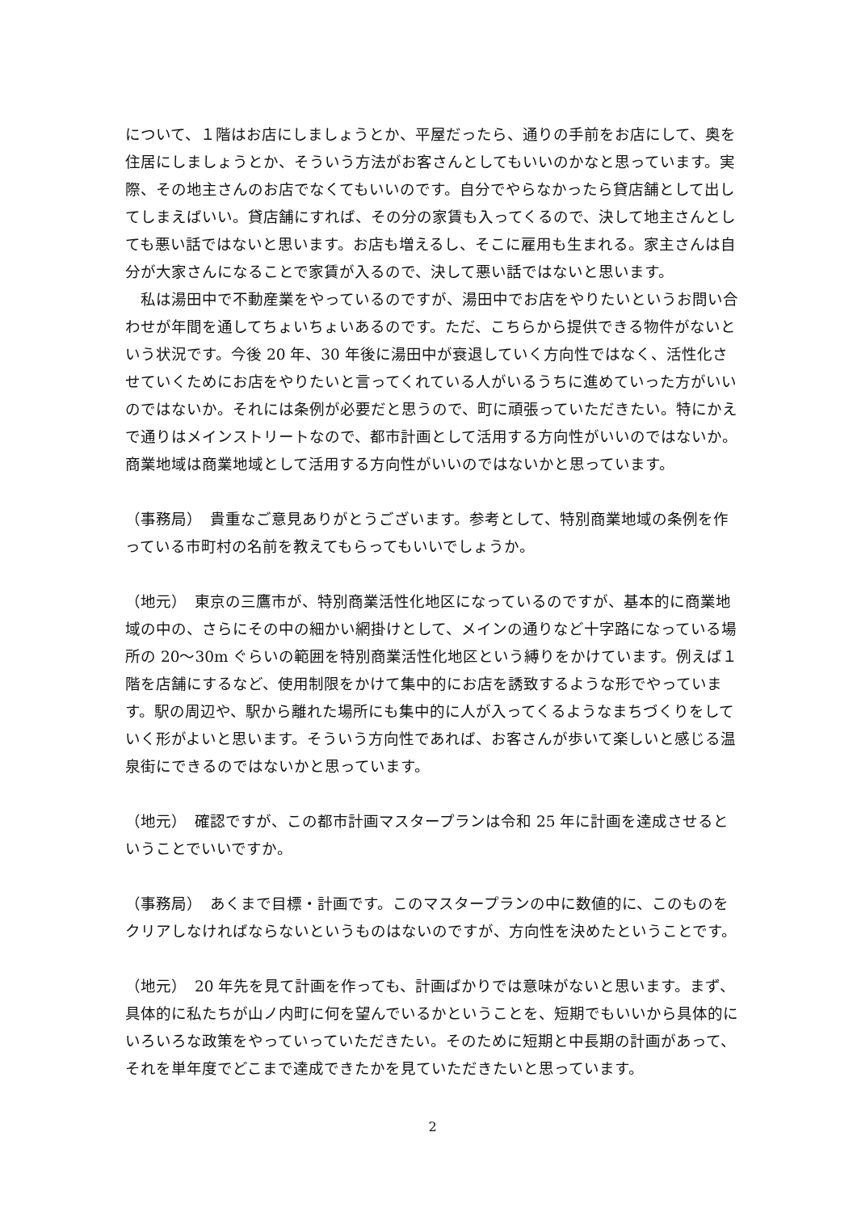について、１階はお店にしましょうとか、平屋だったら、通りの手前をお店にして、奥を住居にしましょうとか、そういう方法がお客さんとしてもいいのかなと思っています。実際、その地主さんのお店でなくてもいいのです。自分でやらなかったら貸店舗として出してしまえばいい。貸店舗にすれば、その分の家賃も入ってくるので、決して地主さんとしても悪い話ではないと思います。お店も増えるし、そこに雇用も生まれる。家主さんは自分が大家さんになることで家賃が入るので、決して悪い話ではないと思います。
　私は湯田中で不動産業をやっているのですが、湯田中でお店をやりたいというお問い合わせが年間を通してちょいちょいあるのです。ただ、こちらから提供できる物件がないという状況です。今後 20 年、30 年後に湯田中が衰退していく方向性ではなく、活性化させていくためにお店をやりたいと言ってくれている人がいるうちに進めていった方がいいのではないか。それには条例が必要だと思うので、町に頑張っていただきたい。特にかえで通りはメインストリートなので、都市計画として活用する方向性がいいのではないか。商業地域は商業地域として活用する方向性がいいのではないかと思っています。
（事務局）　貴重なご意見ありがとうございます。参考として、特別商業地域の条例を作っている市町村の名前を教えてもらってもいいでしょうか。
（地元）　東京の三鷹市が、特別商業活性化地区になっているのですが、基本的に商業地域の中の、さらにその中の細かい網掛けとして、メインの通りなど十字路になっている場所の 20〜30m ぐらいの範囲を特別商業活性化地区という縛りをかけています。例えば１階を店舗にするなど、使用制限をかけて集中的にお店を誘致するような形でやっています。駅の周辺や、駅から離れた場所にも集中的に人が入ってくるようなまちづくりをしていく形がよいと思います。そういう方向性であれば、お客さんが歩いて楽しいと感じる温泉街にできるのではないかと思っています。
（地元）　確認ですが、この都市計画マスタープランは令和 25 年に計画を達成させるということでいいですか。
（事務局）　あくまで目標・計画です。このマスタープランの中に数値的に、このものをクリアしなければならないというものはないのですが、方向性を決めたということです。
（地元）　20 年先を見て計画を作っても、計画ばかりでは意味がないと思います。まず、具体的に私たちが山ノ内町に何を望んでいるかということを、短期でもいいから具体的にいろいろな政策をやっていっていただきたい。そのために短期と中長期の計画があって、それを単年度でどこまで達成できたかを見ていただきたいと思っています。
2